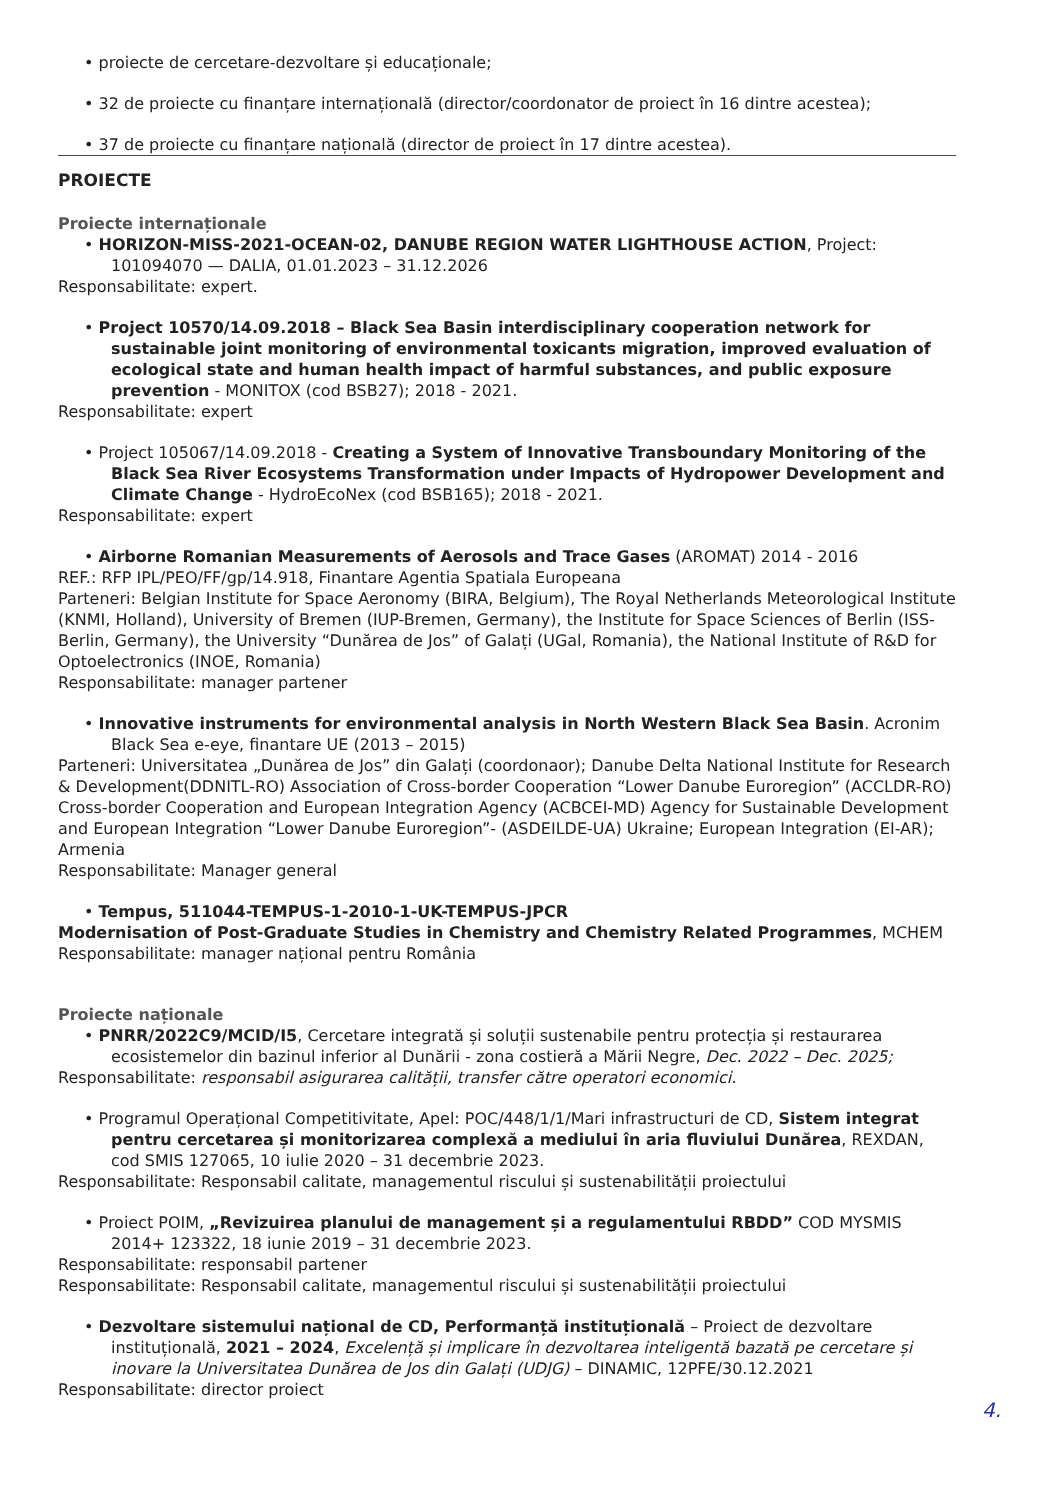• proiecte de cercetare-dezvoltare și educaționale;
• 32 de proiecte cu finanțare internațională (director/coordonator de proiect în 16 dintre acestea);
• 37 de proiecte cu finanțare națională (director de proiect în 17 dintre acestea).
PROIECTE
Proiecte internaționale
• HORIZON-MISS-2021-OCEAN-02, DANUBE REGION WATER LIGHTHOUSE ACTION, Project: 101094070 — DALIA, 01.01.2023 – 31.12.2026
Responsabilitate: expert.
• Project 10570/14.09.2018 – Black Sea Basin interdisciplinary cooperation network for sustainable joint monitoring of environmental toxicants migration, improved evaluation of ecological state and human health impact of harmful substances, and public exposure prevention - MONITOX (cod BSB27); 2018 - 2021.
Responsabilitate: expert
• Project 105067/14.09.2018 - Creating a System of Innovative Transboundary Monitoring of the Black Sea River Ecosystems Transformation under Impacts of Hydropower Development and Climate Change - HydroEcoNex (cod BSB165); 2018 - 2021.
Responsabilitate: expert
• Airborne Romanian Measurements of Aerosols and Trace Gases (AROMAT) 2014 - 2016
REF.: RFP IPL/PEO/FF/gp/14.918, Finantare Agentia Spatiala Europeana
Parteneri: Belgian Institute for Space Aeronomy (BIRA, Belgium), The Royal Netherlands Meteorological Institute (KNMI, Holland), University of Bremen (IUP-Bremen, Germany), the Institute for Space Sciences of Berlin (ISS-Berlin, Germany), the University “Dunărea de Jos” of Galați (UGal, Romania), the National Institute of R&D for Optoelectronics (INOE, Romania)
Responsabilitate: manager partener
• Innovative instruments for environmental analysis in North Western Black Sea Basin. Acronim Black Sea e-eye, finantare UE (2013 – 2015)
Parteneri: Universitatea „Dunărea de Jos” din Galați (coordonaor); Danube Delta National Institute for Research & Development(DDNITL-RO) Association of Cross-border Cooperation “Lower Danube Euroregion” (ACCLDR-RO) Cross-border Cooperation and European Integration Agency (ACBCEI-MD) Agency for Sustainable Development and European Integration “Lower Danube Euroregion”- (ASDEILDE-UA) Ukraine; European Integration (EI-AR); Armenia
Responsabilitate: Manager general
• Tempus, 511044-TEMPUS-1-2010-1-UK-TEMPUS-JPCR
Modernisation of Post-Graduate Studies in Chemistry and Chemistry Related Programmes, MCHEM
Responsabilitate: manager național pentru România
Proiecte naționale
• PNRR/2022C9/MCID/I5, Cercetare integrată și soluții sustenabile pentru protecția și restaurarea ecosistemelor din bazinul inferior al Dunării - zona costieră a Mării Negre, Dec. 2022 – Dec. 2025;
Responsabilitate: responsabil asigurarea calității, transfer către operatori economici.
• Programul Operațional Competitivitate, Apel: POC/448/1/1/Mari infrastructuri de CD, Sistem integrat pentru cercetarea și monitorizarea complexă a mediului în aria fluviului Dunărea, REXDAN, cod SMIS 127065, 10 iulie 2020 – 31 decembrie 2023.
Responsabilitate: Responsabil calitate, managementul riscului și sustenabilității proiectului
• Proiect POIM, „Revizuirea planului de management și a regulamentului RBDD” COD MYSMIS 2014+ 123322, 18 iunie 2019 – 31 decembrie 2023.
Responsabilitate: responsabil partener
Responsabilitate: Responsabil calitate, managementul riscului și sustenabilității proiectului
• Dezvoltare sistemului național de CD, Performanță instituțională – Proiect de dezvoltare instituțională, 2021 – 2024, Excelență și implicare în dezvoltarea inteligentă bazată pe cercetare și inovare la Universitatea Dunărea de Jos din Galați (UDJG) – DINAMIC, 12PFE/30.12.2021
Responsabilitate: director proiect
4.